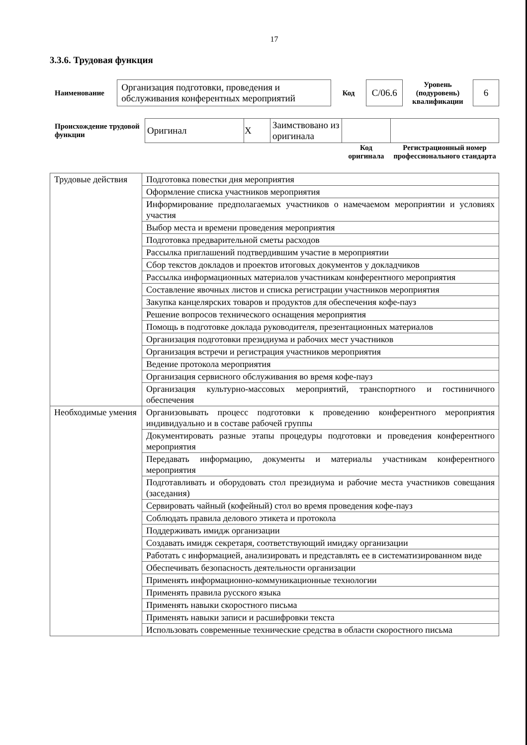17
3.3.6. Трудовая функция
| Наименование | Организация подготовки, проведения и обслуживания конферентных мероприятий | Код | С/06.6 | Уровень (подуровень) квалификации | 6 |
| Происхождение трудовой функции | Оригинал | X | Заимствовано из оригинала | | |
| | | | | Код оригинала | Регистрационный номер профессионального стандарта |
| Трудовые действия | Подготовка повестки дня мероприятия |
| | Оформление списка участников мероприятия |
| | Информирование предполагаемых участников о намечаемом мероприятии и условиях участия |
| | Выбор места и времени проведения мероприятия |
| | Подготовка предварительной сметы расходов |
| | Рассылка приглашений подтвердившим участие в мероприятии |
| | Сбор текстов докладов и проектов итоговых документов у докладчиков |
| | Рассылка информационных материалов участникам конферентного мероприятия |
| | Составление явочных листов и списка регистрации участников мероприятия |
| | Закупка канцелярских товаров и продуктов для обеспечения кофе-пауз |
| | Решение вопросов технического оснащения мероприятия |
| | Помощь в подготовке доклада руководителя, презентационных материалов |
| | Организация подготовки президиума и рабочих мест участников |
| | Организация встречи и регистрация участников мероприятия |
| | Ведение протокола мероприятия |
| | Организация сервисного обслуживания во время кофе-пауз |
| | Организация культурно-массовых мероприятий, транспортного и гостиничного обеспечения |
| Необходимые умения | Организовывать процесс подготовки к проведению конферентного мероприятия индивидуально и в составе рабочей группы |
| | Документировать разные этапы процедуры подготовки и проведения конферентного мероприятия |
| | Передавать информацию, документы и материалы участникам конферентного мероприятия |
| | Подготавливать и оборудовать стол президиума и рабочие места участников совещания (заседания) |
| | Сервировать чайный (кофейный) стол во время проведения кофе-пауз |
| | Соблюдать правила делового этикета и протокола |
| | Поддерживать имидж организации |
| | Создавать имидж секретаря, соответствующий имиджу организации |
| | Работать с информацией, анализировать и представлять ее в систематизированном виде |
| | Обеспечивать безопасность деятельности организации |
| | Применять информационно-коммуникационные технологии |
| | Применять правила русского языка |
| | Применять навыки скоростного письма |
| | Применять навыки записи и расшифровки текста |
| | Использовать современные технические средства в области скоростного письма |